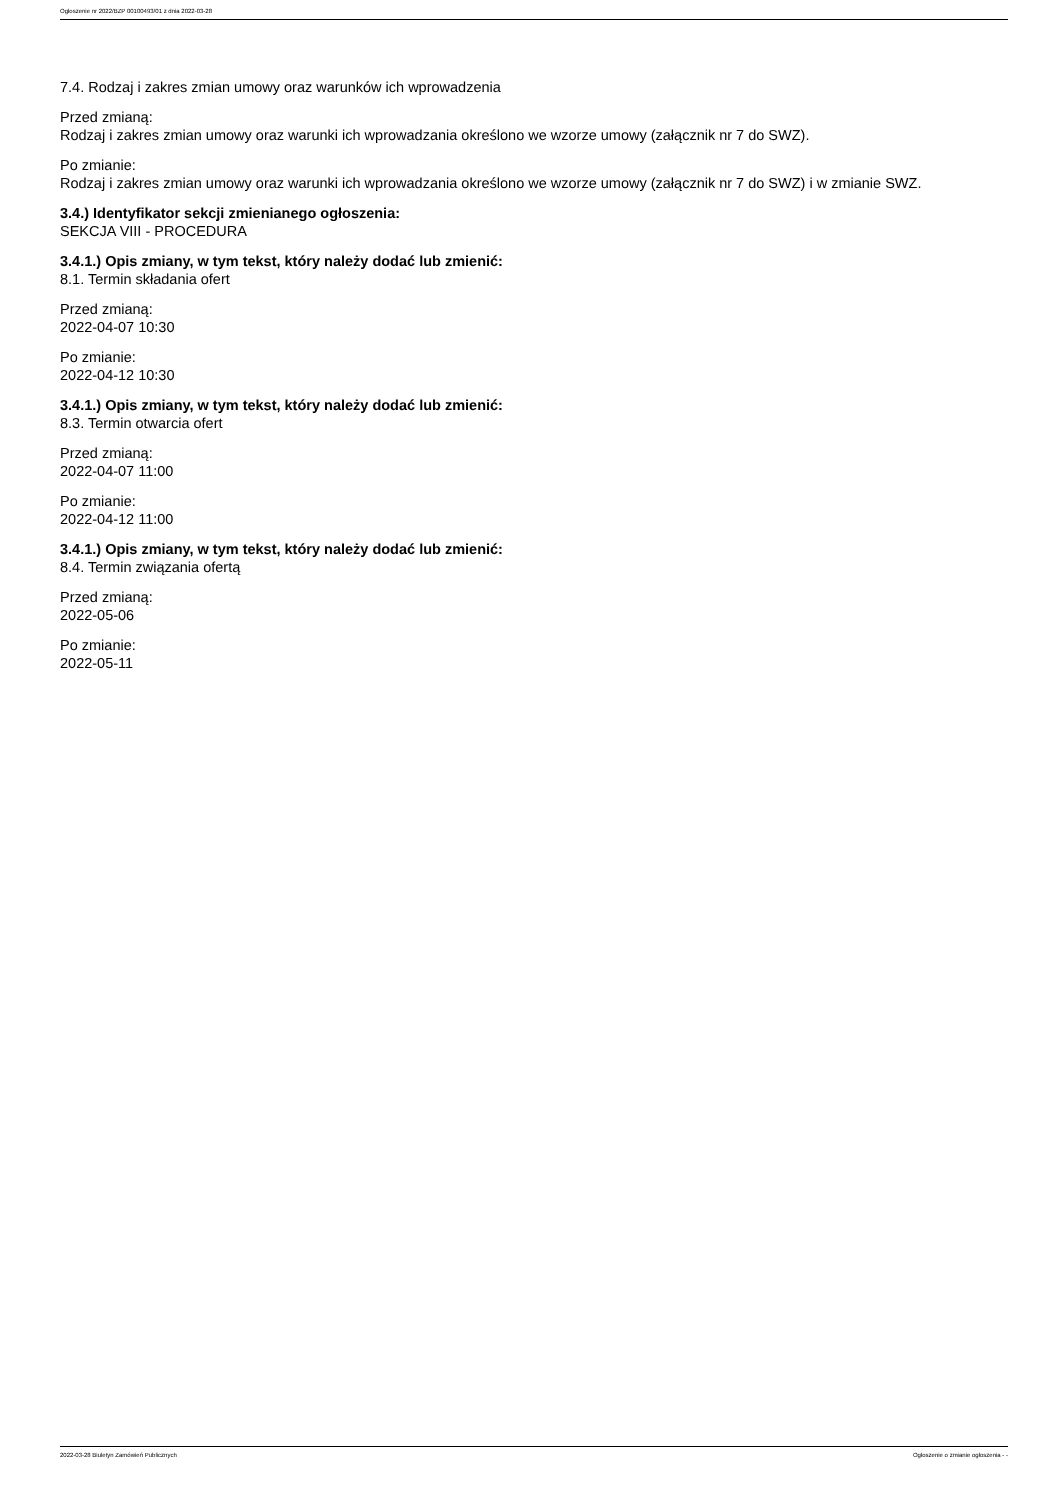Ogłoszenie nr 2022/BZP 00100493/01 z dnia 2022-03-28
7.4. Rodzaj i zakres zmian umowy oraz warunków ich wprowadzenia
Przed zmianą:
Rodzaj i zakres zmian umowy oraz warunki ich wprowadzania określono we wzorze umowy (załącznik nr 7 do SWZ).
Po zmianie:
Rodzaj i zakres zmian umowy oraz warunki ich wprowadzania określono we wzorze umowy (załącznik nr 7 do SWZ) i w zmianie SWZ.
3.4.) Identyfikator sekcji zmienianego ogłoszenia:
SEKCJA VIII - PROCEDURA
3.4.1.) Opis zmiany, w tym tekst, który należy dodać lub zmienić:
8.1. Termin składania ofert
Przed zmianą:
2022-04-07 10:30
Po zmianie:
2022-04-12 10:30
3.4.1.) Opis zmiany, w tym tekst, który należy dodać lub zmienić:
8.3. Termin otwarcia ofert
Przed zmianą:
2022-04-07 11:00
Po zmianie:
2022-04-12 11:00
3.4.1.) Opis zmiany, w tym tekst, który należy dodać lub zmienić:
8.4. Termin związania ofertą
Przed zmianą:
2022-05-06
Po zmianie:
2022-05-11
2022-03-28 Biuletyn Zamówień Publicznych Ogłoszenie o zmianie ogłoszenia - -